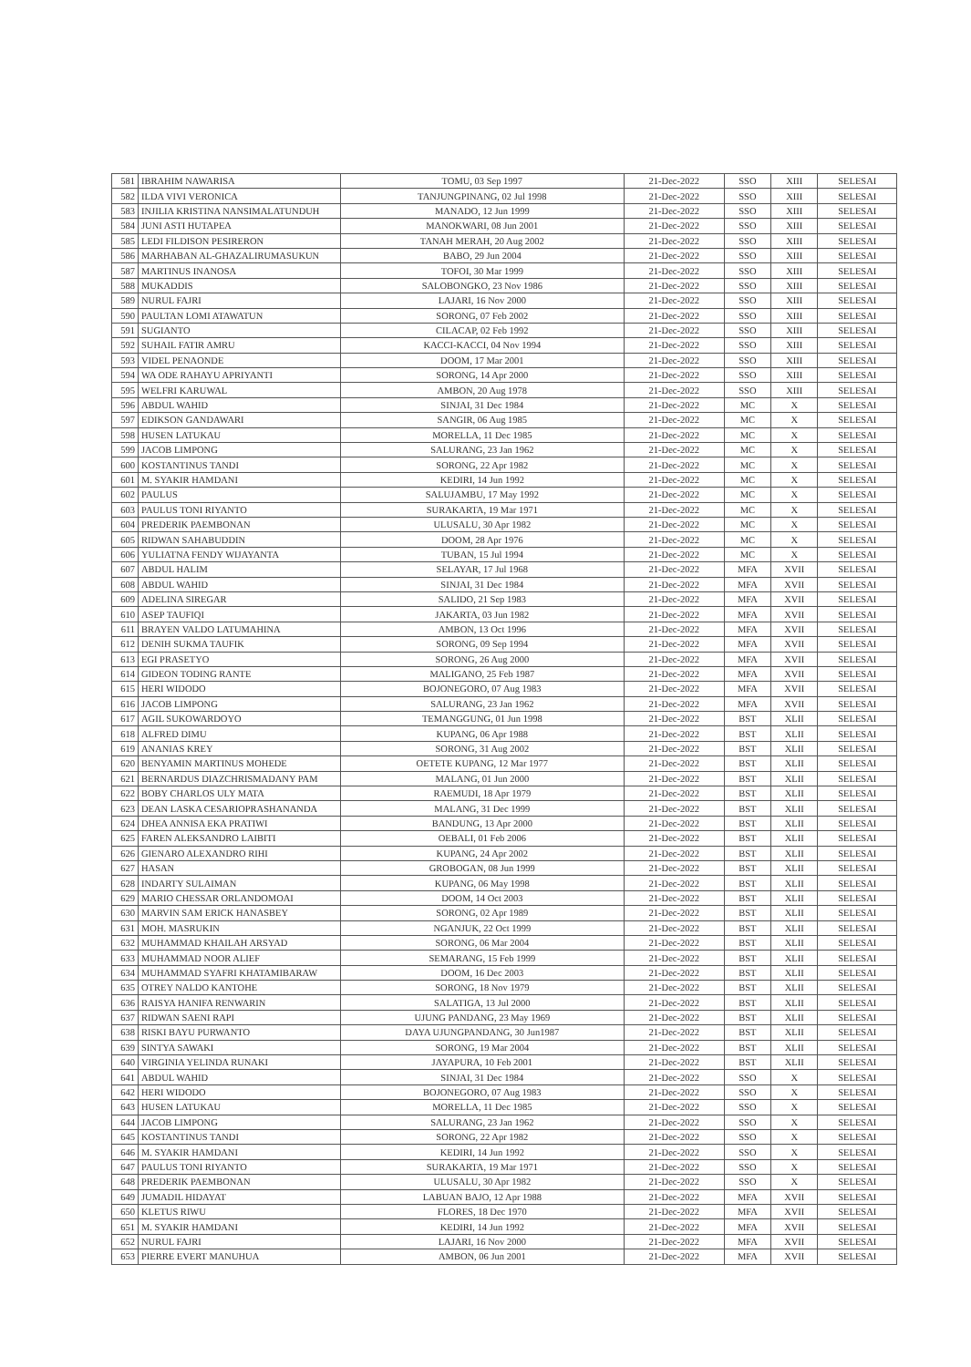| 581 | IBRAHIM NAWARISA | TOMU, 03 Sep 1997 | 21-Dec-2022 | SSO | XIII | SELESAI |
| 582 | ILDA VIVI VERONICA | TANJUNGPINANG, 02 Jul 1998 | 21-Dec-2022 | SSO | XIII | SELESAI |
| 583 | INJILIA KRISTINA NANSIMALATUNDUH | MANADO, 12 Jun 1999 | 21-Dec-2022 | SSO | XIII | SELESAI |
| 584 | JUNI ASTI HUTAPEA | MANOKWARI, 08 Jun 2001 | 21-Dec-2022 | SSO | XIII | SELESAI |
| 585 | LEDI FILDISON PESIRERON | TANAH MERAH, 20 Aug 2002 | 21-Dec-2022 | SSO | XIII | SELESAI |
| 586 | MARHABAN AL-GHAZALIRUMASUKUN | BABO, 29 Jun 2004 | 21-Dec-2022 | SSO | XIII | SELESAI |
| 587 | MARTINUS INANOSA | TOFOI, 30 Mar 1999 | 21-Dec-2022 | SSO | XIII | SELESAI |
| 588 | MUKADDIS | SALOBONGKO, 23 Nov 1986 | 21-Dec-2022 | SSO | XIII | SELESAI |
| 589 | NURUL FAJRI | LAJARI, 16 Nov 2000 | 21-Dec-2022 | SSO | XIII | SELESAI |
| 590 | PAULTAN LOMI ATAWATUN | SORONG, 07 Feb 2002 | 21-Dec-2022 | SSO | XIII | SELESAI |
| 591 | SUGIANTO | CILACAP, 02 Feb 1992 | 21-Dec-2022 | SSO | XIII | SELESAI |
| 592 | SUHAIL FATIR AMRU | KACCI-KACCI, 04 Nov 1994 | 21-Dec-2022 | SSO | XIII | SELESAI |
| 593 | VIDEL PENAONDE | DOOM, 17 Mar 2001 | 21-Dec-2022 | SSO | XIII | SELESAI |
| 594 | WA ODE RAHAYU APRIYANTI | SORONG, 14 Apr 2000 | 21-Dec-2022 | SSO | XIII | SELESAI |
| 595 | WELFRI KARUWAL | AMBON, 20 Aug 1978 | 21-Dec-2022 | SSO | XIII | SELESAI |
| 596 | ABDUL WAHID | SINJAI, 31 Dec 1984 | 21-Dec-2022 | MC | X | SELESAI |
| 597 | EDIKSON GANDAWARI | SANGIR, 06 Aug 1985 | 21-Dec-2022 | MC | X | SELESAI |
| 598 | HUSEN LATUKAU | MORELLA, 11 Dec 1985 | 21-Dec-2022 | MC | X | SELESAI |
| 599 | JACOB LIMPONG | SALURANG, 23 Jan 1962 | 21-Dec-2022 | MC | X | SELESAI |
| 600 | KOSTANTINUS TANDI | SORONG, 22 Apr 1982 | 21-Dec-2022 | MC | X | SELESAI |
| 601 | M. SYAKIR HAMDANI | KEDIRI, 14 Jun 1992 | 21-Dec-2022 | MC | X | SELESAI |
| 602 | PAULUS | SALUJAMBU, 17 May 1992 | 21-Dec-2022 | MC | X | SELESAI |
| 603 | PAULUS TONI RIYANTO | SURAKARTA, 19 Mar 1971 | 21-Dec-2022 | MC | X | SELESAI |
| 604 | PREDERIK PAEMBONAN | ULUSALU, 30 Apr 1982 | 21-Dec-2022 | MC | X | SELESAI |
| 605 | RIDWAN SAHABUDDIN | DOOM, 28 Apr 1976 | 21-Dec-2022 | MC | X | SELESAI |
| 606 | YULIATNA FENDY WIJAYANTA | TUBAN, 15 Jul 1994 | 21-Dec-2022 | MC | X | SELESAI |
| 607 | ABDUL HALIM | SELAYAR, 17 Jul 1968 | 21-Dec-2022 | MFA | XVII | SELESAI |
| 608 | ABDUL WAHID | SINJAI, 31 Dec 1984 | 21-Dec-2022 | MFA | XVII | SELESAI |
| 609 | ADELINA SIREGAR | SALIDO, 21 Sep 1983 | 21-Dec-2022 | MFA | XVII | SELESAI |
| 610 | ASEP TAUFIQI | JAKARTA, 03 Jun 1982 | 21-Dec-2022 | MFA | XVII | SELESAI |
| 611 | BRAYEN VALDO LATUMAHINA | AMBON, 13 Oct 1996 | 21-Dec-2022 | MFA | XVII | SELESAI |
| 612 | DENIH SUKMA TAUFIK | SORONG, 09 Sep 1994 | 21-Dec-2022 | MFA | XVII | SELESAI |
| 613 | EGI PRASETYO | SORONG, 26 Aug 2000 | 21-Dec-2022 | MFA | XVII | SELESAI |
| 614 | GIDEON TODING RANTE | MALIGANO, 25 Feb 1987 | 21-Dec-2022 | MFA | XVII | SELESAI |
| 615 | HERI WIDODO | BOJONEGORO, 07 Aug 1983 | 21-Dec-2022 | MFA | XVII | SELESAI |
| 616 | JACOB LIMPONG | SALURANG, 23 Jan 1962 | 21-Dec-2022 | MFA | XVII | SELESAI |
| 617 | AGIL SUKOWARDOYO | TEMANGGUNG, 01 Jun 1998 | 21-Dec-2022 | BST | XLII | SELESAI |
| 618 | ALFRED DIMU | KUPANG, 06 Apr 1988 | 21-Dec-2022 | BST | XLII | SELESAI |
| 619 | ANANIAS KREY | SORONG, 31 Aug 2002 | 21-Dec-2022 | BST | XLII | SELESAI |
| 620 | BENYAMIN MARTINUS MOHEDE | OETETE KUPANG, 12 Mar 1977 | 21-Dec-2022 | BST | XLII | SELESAI |
| 621 | BERNARDUS DIAZCHRISMADANY PAM | MALANG, 01 Jun 2000 | 21-Dec-2022 | BST | XLII | SELESAI |
| 622 | BOBY CHARLOS ULY MATA | RAEMUDI, 18 Apr 1979 | 21-Dec-2022 | BST | XLII | SELESAI |
| 623 | DEAN LASKA CESARIOPRASHANANDA | MALANG, 31 Dec 1999 | 21-Dec-2022 | BST | XLII | SELESAI |
| 624 | DHEA ANNISA EKA PRATIWI | BANDUNG, 13 Apr 2000 | 21-Dec-2022 | BST | XLII | SELESAI |
| 625 | FAREN ALEKSANDRO LAIBITI | OEBALI, 01 Feb 2006 | 21-Dec-2022 | BST | XLII | SELESAI |
| 626 | GIENARO ALEXANDRO RIHI | KUPANG, 24 Apr 2002 | 21-Dec-2022 | BST | XLII | SELESAI |
| 627 | HASAN | GROBOGAN, 08 Jun 1999 | 21-Dec-2022 | BST | XLII | SELESAI |
| 628 | INDARTY SULAIMAN | KUPANG, 06 May 1998 | 21-Dec-2022 | BST | XLII | SELESAI |
| 629 | MARIO CHESSAR ORLANDOMOAI | DOOM, 14 Oct 2003 | 21-Dec-2022 | BST | XLII | SELESAI |
| 630 | MARVIN SAM ERICK HANASBEY | SORONG, 02 Apr 1989 | 21-Dec-2022 | BST | XLII | SELESAI |
| 631 | MOH. MASRUKIN | NGANJUK, 22 Oct 1999 | 21-Dec-2022 | BST | XLII | SELESAI |
| 632 | MUHAMMAD KHAILAH ARSYAD | SORONG, 06 Mar 2004 | 21-Dec-2022 | BST | XLII | SELESAI |
| 633 | MUHAMMAD NOOR ALIEF | SEMARANG, 15 Feb 1999 | 21-Dec-2022 | BST | XLII | SELESAI |
| 634 | MUHAMMAD SYAFRI KHATAMIBARAW | DOOM, 16 Dec 2003 | 21-Dec-2022 | BST | XLII | SELESAI |
| 635 | OTREY NALDO KANTOHE | SORONG, 18 Nov 1979 | 21-Dec-2022 | BST | XLII | SELESAI |
| 636 | RAISYA HANIFA RENWARIN | SALATIGA, 13 Jul 2000 | 21-Dec-2022 | BST | XLII | SELESAI |
| 637 | RIDWAN SAENI RAPI | UJUNG PANDANG, 23 May 1969 | 21-Dec-2022 | BST | XLII | SELESAI |
| 638 | RISKI BAYU PURWANTO | DAYA UJUNGPANDANG, 30 Jun1987 | 21-Dec-2022 | BST | XLII | SELESAI |
| 639 | SINTYA SAWAKI | SORONG, 19 Mar 2004 | 21-Dec-2022 | BST | XLII | SELESAI |
| 640 | VIRGINIA YELINDA RUNAKI | JAYAPURA, 10 Feb 2001 | 21-Dec-2022 | BST | XLII | SELESAI |
| 641 | ABDUL WAHID | SINJAI, 31 Dec 1984 | 21-Dec-2022 | SSO | X | SELESAI |
| 642 | HERI WIDODO | BOJONEGORO, 07 Aug 1983 | 21-Dec-2022 | SSO | X | SELESAI |
| 643 | HUSEN LATUKAU | MORELLA, 11 Dec 1985 | 21-Dec-2022 | SSO | X | SELESAI |
| 644 | JACOB LIMPONG | SALURANG, 23 Jan 1962 | 21-Dec-2022 | SSO | X | SELESAI |
| 645 | KOSTANTINUS TANDI | SORONG, 22 Apr 1982 | 21-Dec-2022 | SSO | X | SELESAI |
| 646 | M. SYAKIR HAMDANI | KEDIRI, 14 Jun 1992 | 21-Dec-2022 | SSO | X | SELESAI |
| 647 | PAULUS TONI RIYANTO | SURAKARTA, 19 Mar 1971 | 21-Dec-2022 | SSO | X | SELESAI |
| 648 | PREDERIK PAEMBONAN | ULUSALU, 30 Apr 1982 | 21-Dec-2022 | SSO | X | SELESAI |
| 649 | JUMADIL HIDAYAT | LABUAN BAJO, 12 Apr 1988 | 21-Dec-2022 | MFA | XVII | SELESAI |
| 650 | KLETUS RIWU | FLORES, 18 Dec 1970 | 21-Dec-2022 | MFA | XVII | SELESAI |
| 651 | M. SYAKIR HAMDANI | KEDIRI, 14 Jun 1992 | 21-Dec-2022 | MFA | XVII | SELESAI |
| 652 | NURUL FAJRI | LAJARI, 16 Nov 2000 | 21-Dec-2022 | MFA | XVII | SELESAI |
| 653 | PIERRE EVERT MANUHUA | AMBON, 06 Jun 2001 | 21-Dec-2022 | MFA | XVII | SELESAI |